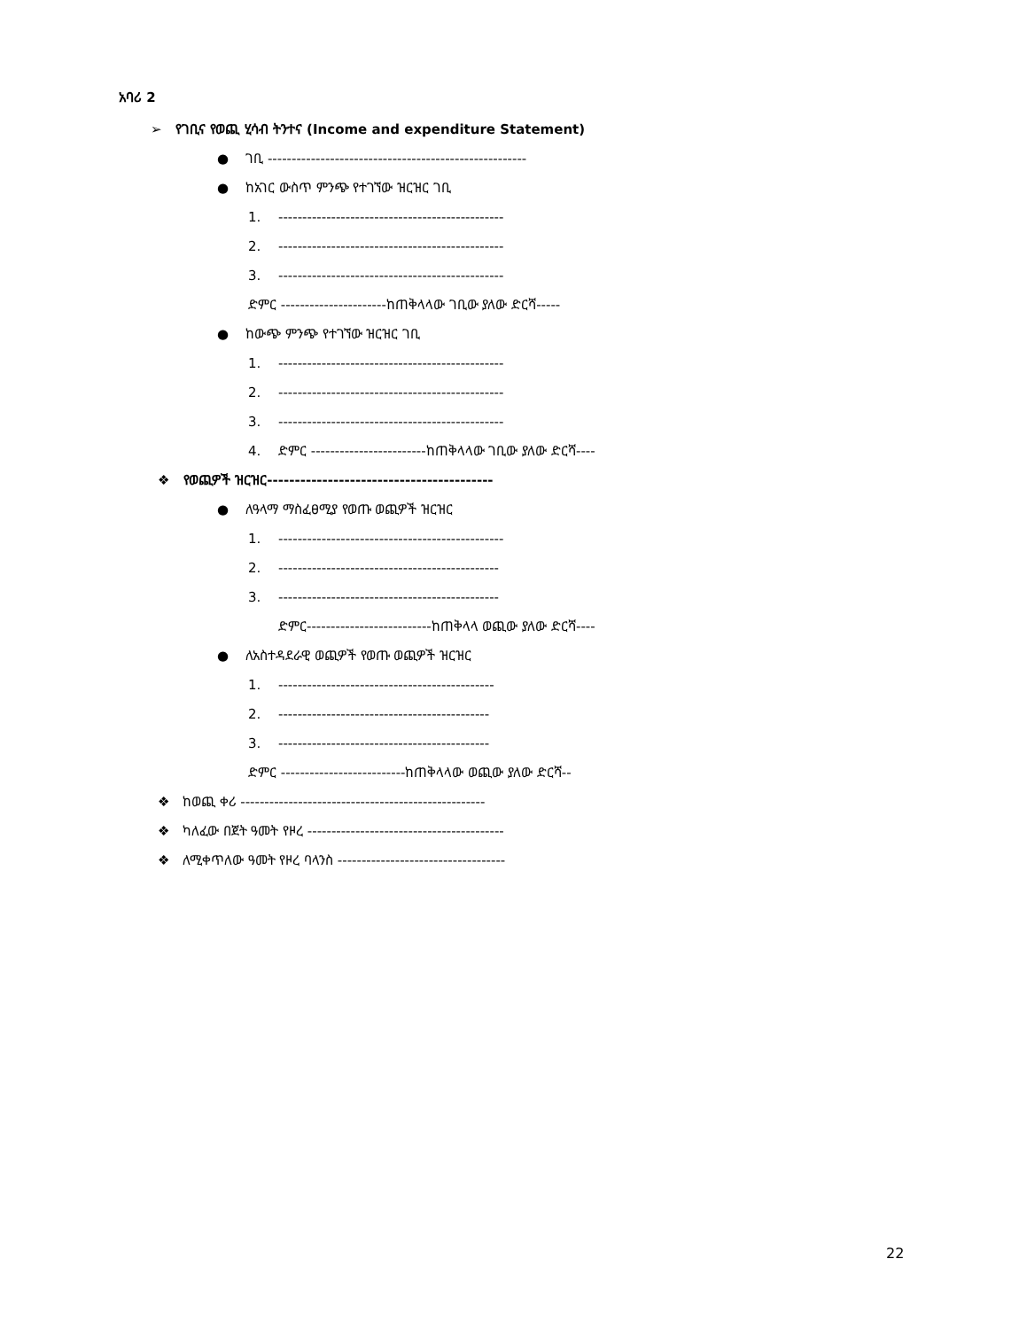አባሪ 2
➢ የገቢና የወጪ ሂሳብ ትንተና (Income and expenditure Statement)
● ገቢ ------------------------------------------------------
● ከአገር ውስጥ ምንጭ የተገኘው ዝርዝር ገቢ
1. -----------------------------------------------
2. -----------------------------------------------
3. -----------------------------------------------
ድምር ----------------------ከጠቅላላው ገቢው ያለው ድርሻ-----
● ከውጭ ምንጭ የተገኘው ዝርዝር ገቢ
1. -----------------------------------------------
2. -----------------------------------------------
3. -----------------------------------------------
4. ድምር ------------------------ከጠቅላላው ገቢው ያለው ድርሻ----
❖ የወጪዎች ዝርዝር-----------------------------------------
● ለዓላማ ማስፈፀሚያ የወጡ ወጪዎች ዝርዝር
1. -----------------------------------------------
2. ----------------------------------------------
3. ----------------------------------------------
ድምር--------------------------ከጠቅላላ ወጪው ያለው ድርሻ----
● ለአስተዳደራዊ ወጪዎች የወጡ ወጪዎች ዝርዝር
1. ---------------------------------------------
2. --------------------------------------------
3. --------------------------------------------
ድምር --------------------------ከጠቅላላው ወጪው ያለው ድርሻ--
❖ ከወጪ ቀሪ ---------------------------------------------------
❖ ካለፈው በጀት ዓመት የዞረ -----------------------------------------
❖ ለሚቀጥለው ዓመት የዞረ ባላንስ -----------------------------------
22